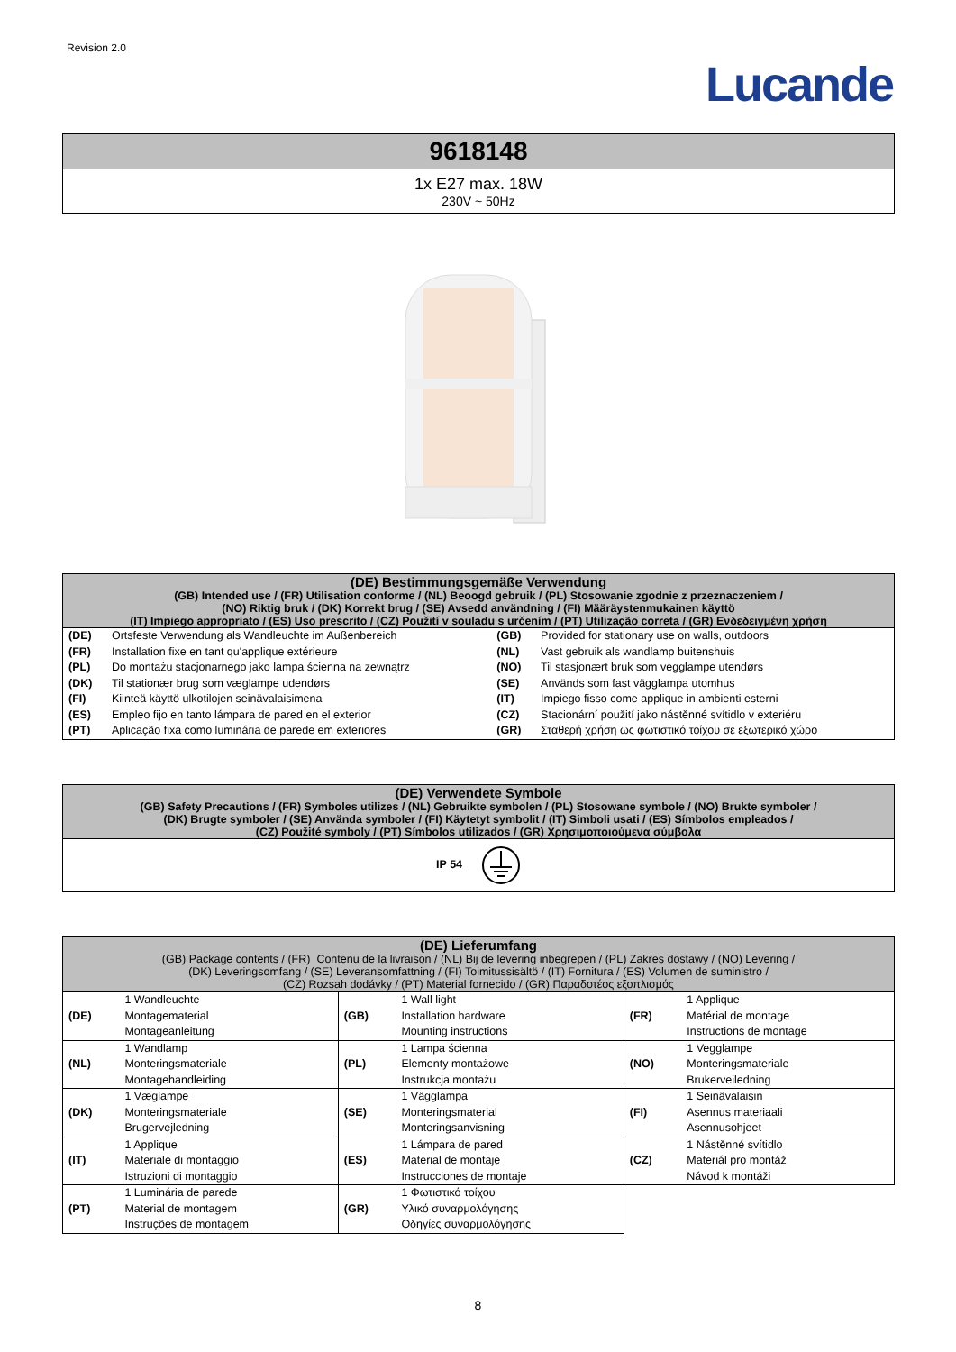Revision 2.0
Lucande
| 9618148 |
| 1x E27 max. 18W 230V ~ 50Hz |
| (DE) Bestimmungsgemäße Verwendung (GB) Intended use / (FR) Utilisation conforme / (NL) Beoogd gebruik / (PL) Stosowanie zgodnie z przeznaczeniem / (NO) Riktig bruk / (DK) Korrekt brug / (SE) Avsedd användning / (FI) Määräystenmukainen käyttö (IT) Impiego appropriato / (ES) Uso prescrito / (CZ) Použití v souladu s určením / (PT) Utilização correta / (GR) Ενδεδειγμένη χρήση |
| (DE) | Ortsfeste Verwendung als Wandleuchte im Außenbereich | (GB) | Provided for stationary use on walls, outdoors |
| (FR) | Installation fixe en tant qu'applique extérieure | (NL) | Vast gebruik als wandlamp buitenshuis |
| (PL) | Do montażu stacjonarnego jako lampa ścienna na zewnątrz | (NO) | Til stasjonært bruk som vegglampe utendørs |
| (DK) | Til stationær brug som væglampe udendørs | (SE) | Används som fast vägglampa utomhus |
| (FI) | Kiinteä käyttö ulkotilojen seinävalaisimena | (IT) | Impiego fisso come applique in ambienti esterni |
| (ES) | Empleo fijo en tanto lámpara de pared en el exterior | (CZ) | Stacionární použití jako nástěnné svítidlo v exteriéru |
| (PT) | Aplicação fixa como luminária de parede em exteriores | (GR) | Σταθερή χρήση ως φωτιστικό τοίχου σε εξωτερικό χώρο |
| (DE) Verwendete Symbole (GB) Safety Precautions / (FR) Symboles utilizes / (NL) Gebruikte symbolen / (PL) Stosowane symbole / (NO) Brukte symboler / (DK) Brugte symboler / (SE) Använda symboler / (FI) Käytetyt symbolit / (IT) Simboli usati / (ES) Símbolos empleados / (CZ) Použité symboly / (PT) Símbolos utilizados / (GR) Χρησιμοποιούμενα σύμβολα |
| IP 54 |
| (DE) Lieferumfang (GB) Package contents / (FR) Contenu de la livraison / (NL) Bij de levering inbegrepen / (PL) Zakres dostawy / (NO) Levering / (DK) Leveringsomfang / (SE) Leveransomfattning / (FI) Toimitussisältö / (IT) Fornitura / (ES) Volumen de suministro / (CZ) Rozsah dodávky / (PT) Material fornecido / (GR) Παραδοτέος εξοπλισμός |
| (DE) | 1 Wandleuchte Montagematerial Montageanleitung | (GB) | 1 Wall light Installation hardware Mounting instructions | (FR) | 1 Applique Matérial de montage Instructions de montage |
| (NL) | 1 Wandlamp Monteringsmateriale Montagehandleiding | (PL) | 1 Lampa ścienna Elementy montażowe Instrukcja montażu | (NO) | 1 Vegglampe Monteringsmateriale Brukerveiledning |
| (DK) | 1 Væglampe Monteringsmateriale Brugervejledning | (SE) | 1 Vägglampa Monteringsmaterial Monteringsanvisning | (FI) | 1 Seinävalaisin Asennus materiaali Asennusohjeet |
| (IT) | 1 Applique Materiale di montaggio Istruzioni di montaggio | (ES) | 1 Lámpara de pared Material de montaje Instrucciones de montaje | (CZ) | 1 Nástěnné svítidlo Materiál pro montáž Návod k montáži |
| (PT) | 1 Luminária de parede Material de montagem Instruções de montagem | (GR) | 1 Φωτιστικό τοίχου Υλικό συναρμολόγησης Οδηγίες συναρμολόγησης | | |
8